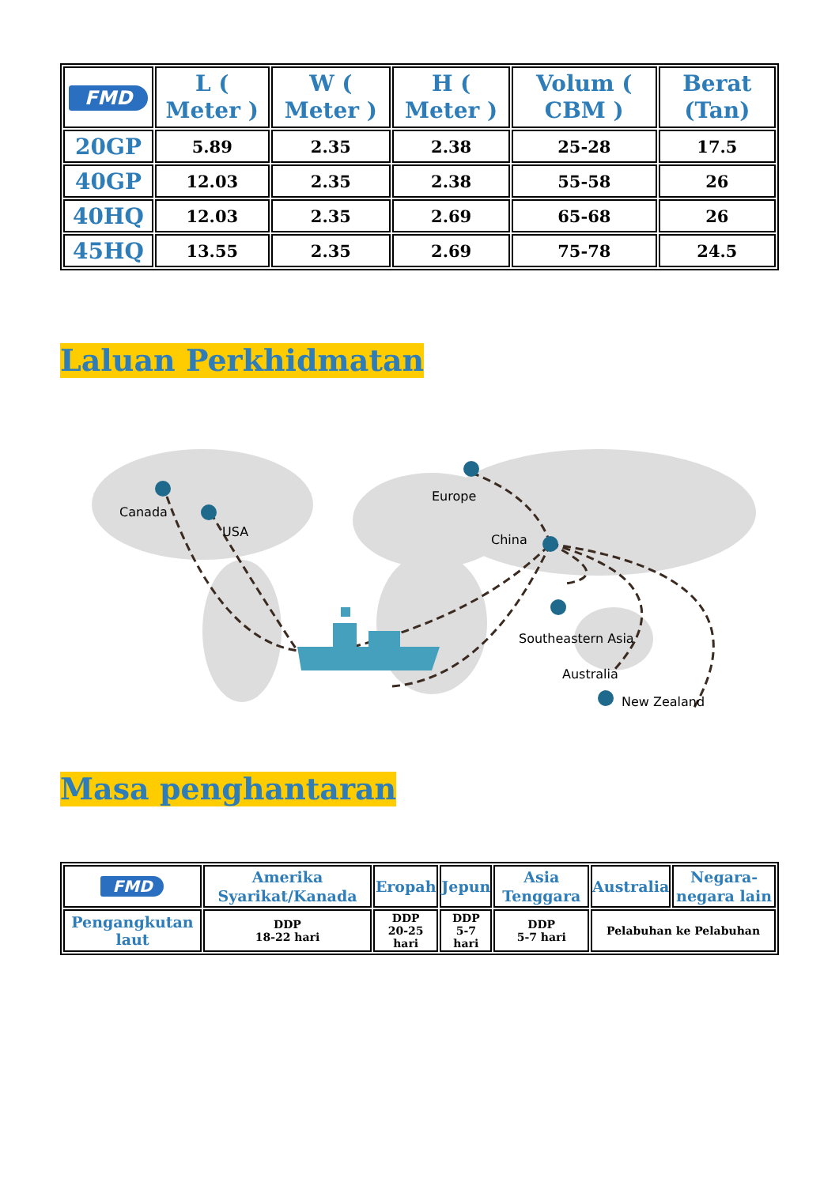| FMD | L ( Meter ) | W ( Meter ) | H ( Meter ) | Volum ( CBM ) | Berat (Tan) |
| --- | --- | --- | --- | --- | --- |
| 20GP | 5.89 | 2.35 | 2.38 | 25-28 | 17.5 |
| 40GP | 12.03 | 2.35 | 2.38 | 55-58 | 26 |
| 40HQ | 12.03 | 2.35 | 2.69 | 65-68 | 26 |
| 45HQ | 13.55 | 2.35 | 2.69 | 75-78 | 24.5 |
Laluan Perkhidmatan
Canada
USA
Europe
China
Southeastern Asia
Australia
New Zealand
Masa penghantaran
| FMD | Amerika Syarikat/Kanada | Eropah | Jepun | Asia Tenggara | Australia | Negara-negara lain |
| --- | --- | --- | --- | --- | --- | --- |
| Pengangkutan laut | DDP 18-22 hari | DDP 20-25 hari | DDP 5-7 hari | DDP 5-7 hari | Pelabuhan ke Pelabuhan | |